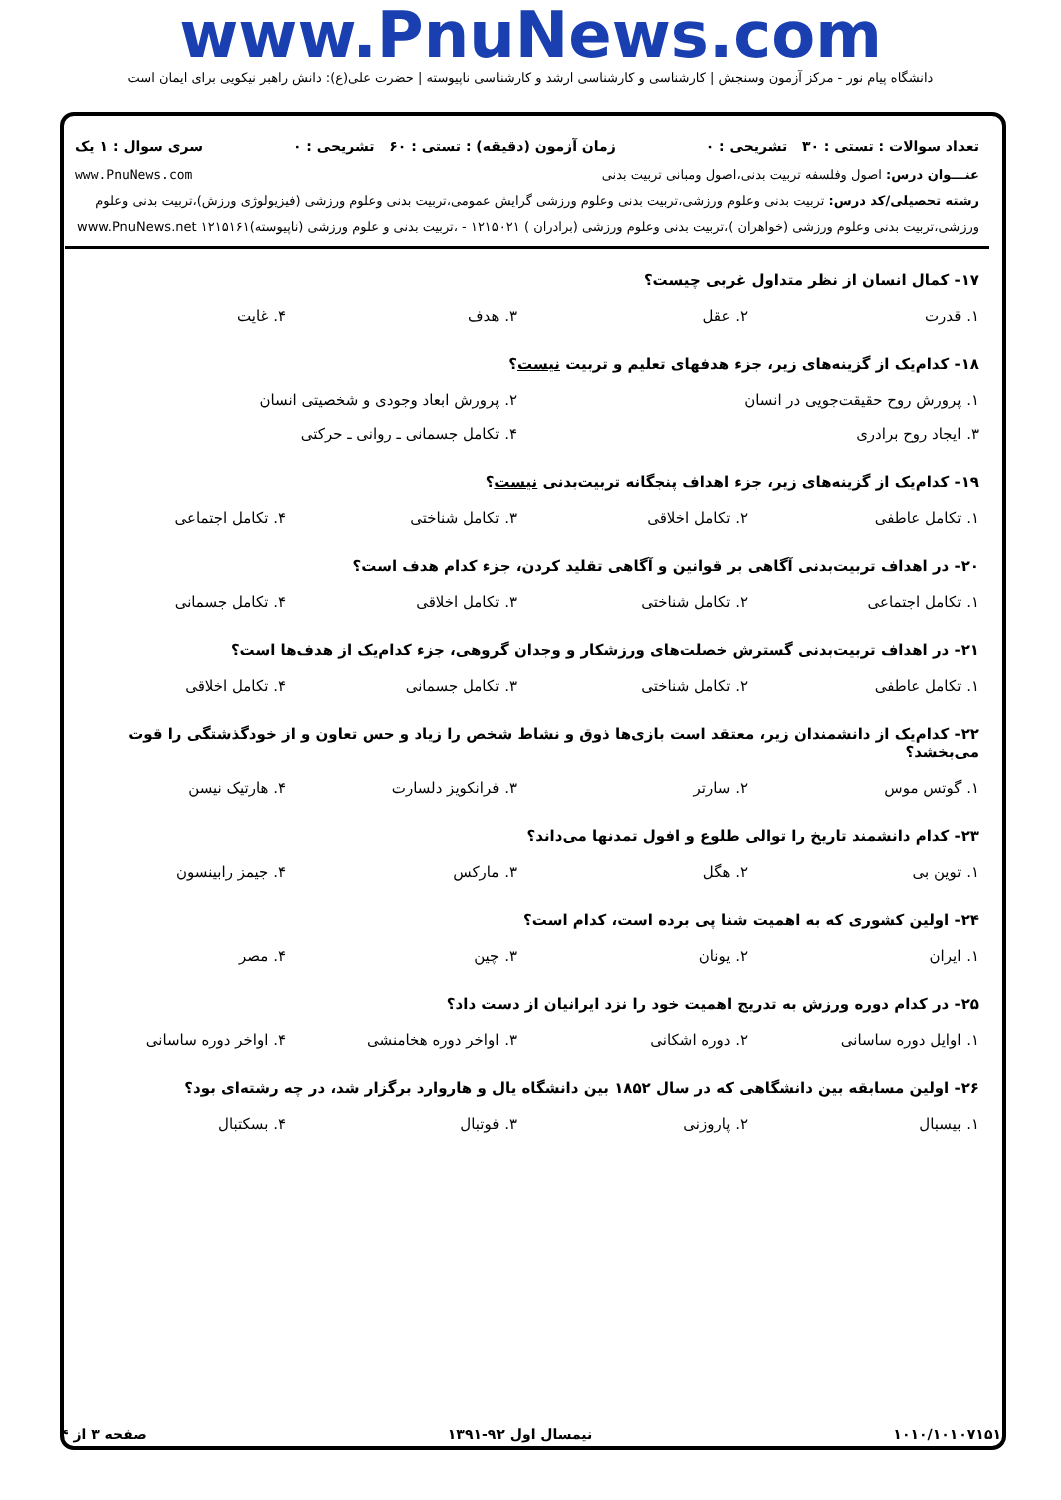www.PnuNews.com
دانشگاه پیام نور - مرکز آزمون وسنجش | کارشناسی و کارشناسی ارشد و کارشناسی ناپیوسته | حضرت علی(ع): دانش راهبر نیکویی برای ایمان است
تعداد سوالات : تستی : ۳۰ تشریحی : ۰ زمان آزمون (دقیقه) : تستی : ۶۰ تشریحی : ۰ سری سوال : ۱ یک
عنـــوان درس: اصول وفلسفه تربیت بدنی،اصول ومبانی تربیت بدنی www.PnuNews.com
رشته تحصیلی/کد درس: تربیت بدنی وعلوم ورزشی،تربیت بدنی وعلوم ورزشی گرایش عمومی،تربیت بدنی وعلوم ورزشی (فیزیولوژی ورزش)،تربیت بدنی وعلوم ورزشی،تربیت بدنی وعلوم ورزشی (خواهران )،تربیت بدنی وعلوم ورزشی (برادران ) ۱۲۱۵۰۲۱ - ،تربیت بدنی و علوم ورزشی (ناپیوسته)۱۲۱۵۱۶۱ www.PnuNews.net
۱۷- کمال انسان از نظر متداول غربی چیست؟
| ۱. قدرت | ۲. عقل | ۳. هدف | ۴. غایت |
۱۸- کدام‌یک از گزینه‌های زیر، جزء هدفهای تعلیم و تربیت نیست؟
| ۱. پرورش روح حقیقت‌جویی در انسان | ۲. پرورش ابعاد وجودی و شخصیتی انسان |
| ۳. ایجاد روح برادری | ۴. تکامل جسمانی ـ روانی ـ حرکتی |
۱۹- کدام‌یک از گزینه‌های زیر، جزء اهداف پنجگانه تربیت‌بدنی نیست؟
| ۱. تکامل عاطفی | ۲. تکامل اخلاقی | ۳. تکامل شناختی | ۴. تکامل اجتماعی |
۲۰- در اهداف تربیت‌بدنی آگاهی بر قوانین و آگاهی تقلید کردن، جزء کدام هدف است؟
| ۱. تکامل اجتماعی | ۲. تکامل شناختی | ۳. تکامل اخلاقی | ۴. تکامل جسمانی |
۲۱- در اهداف تربیت‌بدنی گسترش خصلت‌های ورزشکار و وجدان گروهی، جزء کدام‌یک از هدف‌ها است؟
| ۱. تکامل عاطفی | ۲. تکامل شناختی | ۳. تکامل جسمانی | ۴. تکامل اخلاقی |
۲۲- کدام‌یک از دانشمندان زیر، معتقد است بازی‌ها ذوق و نشاط شخص را زیاد و حس تعاون و از خودگذشتگی را قوت می‌بخشد؟
| ۱. گوتس موس | ۲. سارتر | ۳. فرانکویز دلسارت | ۴. هارتیک نیسن |
۲۳- کدام دانشمند تاریخ را توالی طلوع و افول تمدنها می‌داند؟
| ۱. توین بی | ۲. هگل | ۳. مارکس | ۴. جیمز رابینسون |
۲۴- اولین کشوری که به اهمیت شنا پی برده است، کدام است؟
| ۱. ایران | ۲. یونان | ۳. چین | ۴. مصر |
۲۵- در کدام دوره ورزش به تدریج اهمیت خود را نزد ایرانیان از دست داد؟
| ۱. اوایل دوره ساسانی | ۲. دوره اشکانی | ۳. اواخر دوره هخامنشی | ۴. اواخر دوره ساسانی |
۲۶- اولین مسابقه بین دانشگاهی که در سال ۱۸۵۲ بین دانشگاه یال و هاروارد برگزار شد، در چه رشته‌ای بود؟
| ۱. بیسبال | ۲. پاروزنی | ۳. فوتبال | ۴. بسکتبال |
۱۰۱۰/۱۰۱۰۷۱۵۱ نیمسال اول ۹۲-۱۳۹۱ صفحه ۳ از ۴